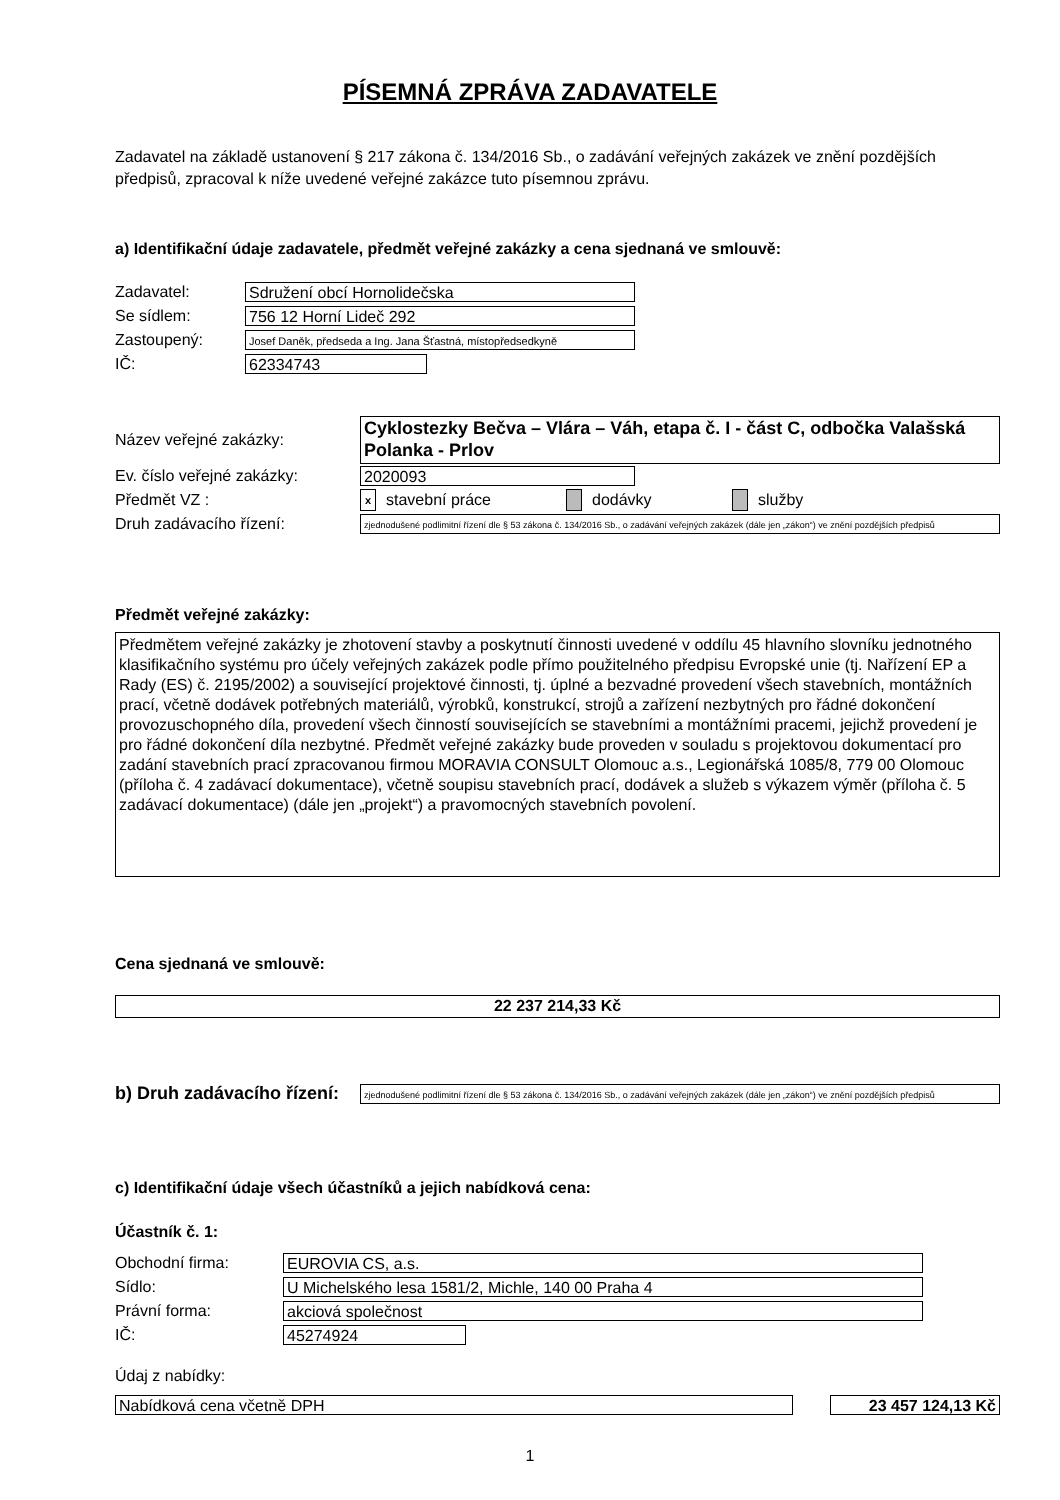PÍSEMNÁ ZPRÁVA ZADAVATELE
Zadavatel na základě ustanovení § 217 zákona č. 134/2016 Sb., o zadávání veřejných zakázek ve znění pozdějších předpisů, zpracoval k níže uvedené veřejné zakázce tuto písemnou zprávu.
a) Identifikační údaje zadavatele, předmět veřejné zakázky a cena sjednaná ve smlouvě:
Zadavatel: Sdružení obcí Hornolidečska
Se sídlem: 756 12 Horní Lideč 292
Zastoupený: Josef Daněk, předseda a Ing. Jana Šťastná, místopředsedkyně
IČ: 62334743
Název veřejné zakázky: Cyklostezky Bečva – Vlára – Váh, etapa č. I - část C, odbočka Valašská Polanka - Prlov
Ev. číslo veřejné zakázky: 2020093
Předmět VZ : x stavební práce dodávky služby
Druh zadávacího řízení: zjednodušené podlimitní řízení dle § 53 zákona č. 134/2016 Sb., o zadávání veřejných zakázek (dále jen „zákon“) ve znění pozdějších předpisů
Předmět veřejné zakázky:
Předmětem veřejné zakázky je zhotovení stavby a poskytnutí činnosti uvedené v oddílu 45 hlavního slovníku jednotného klasifikačního systému pro účely veřejných zakázek podle přímo použitelného předpisu Evropské unie (tj. Nařízení EP a Rady (ES) č. 2195/2002) a související projektové činnosti, tj. úplné a bezvadné provedení všech stavebních, montážních prací, včetně dodávek potřebných materiálů, výrobků, konstrukcí, strojů a zařízení nezbytných pro řádné dokončení provozuschopného díla, provedení všech činností souvisejících se stavebními a montážními pracemi, jejichž provedení je pro řádné dokončení díla nezbytné. Předmět veřejné zakázky bude proveden v souladu s projektovou dokumentací pro zadání stavebních prací zpracovanou firmou MORAVIA CONSULT Olomouc a.s., Legionářská 1085/8, 779 00 Olomouc (příloha č. 4 zadávací dokumentace), včetně soupisu stavebních prací, dodávek a služeb s výkazem výměr (příloha č. 5 zadávací dokumentace) (dále jen „projekt“) a pravomocných stavebních povolení.
Cena sjednaná ve smlouvě:
22 237 214,33 Kč
b) Druh zadávacího řízení: zjednodušené podlimitní řízení dle § 53 zákona č. 134/2016 Sb., o zadávání veřejných zakázek (dále jen „zákon“) ve znění pozdějších předpisů
c) Identifikační údaje všech účastníků a jejich nabídková cena:
Účastník č. 1:
Obchodní firma: EUROVIA CS, a.s.
Sídlo: U Michelského lesa 1581/2, Michle, 140 00 Praha 4
Právní forma: akciová společnost
IČ: 45274924
Údaj z nabídky:
Nabídková cena včetně DPH 23 457 124,13 Kč
1